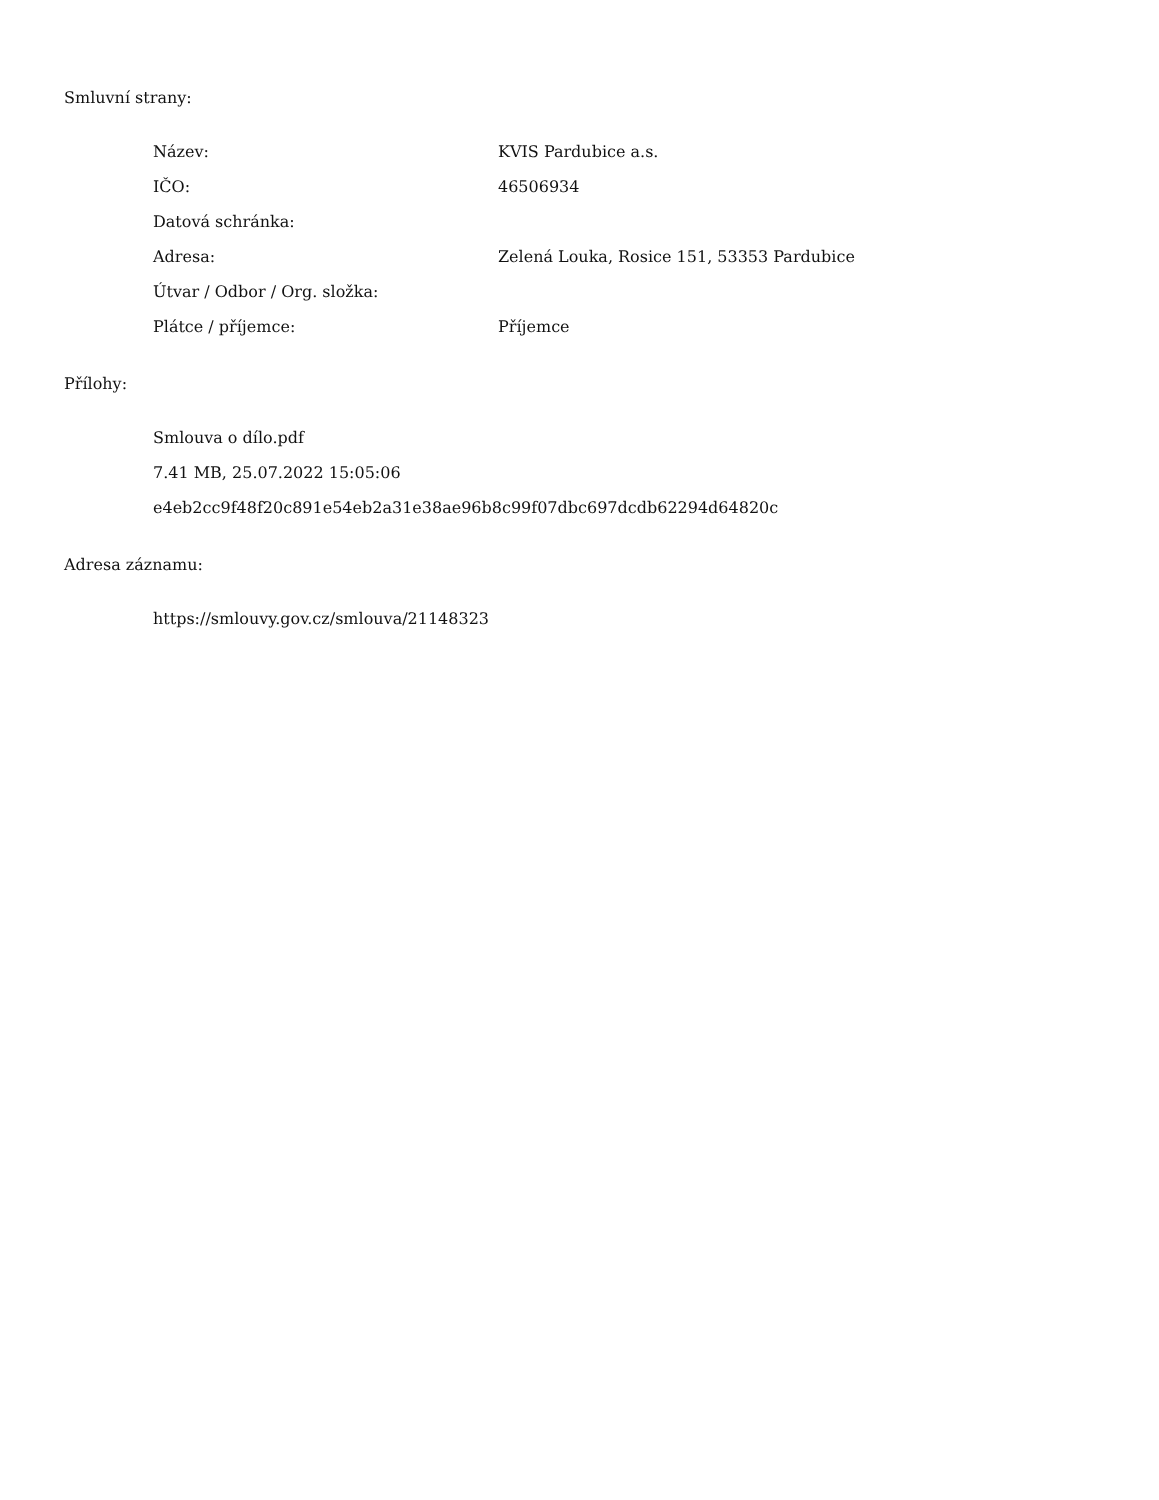Smluvní strany:
| Název: | KVIS Pardubice a.s. |
| IČO: | 46506934 |
| Datová schránka: | |
| Adresa: | Zelená Louka, Rosice 151, 53353 Pardubice |
| Útvar / Odbor / Org. složka: | |
| Plátce / příjemce: | Příjemce |
Přílohy:
Smlouva o dílo.pdf
7.41 MB, 25.07.2022 15:05:06
e4eb2cc9f48f20c891e54eb2a31e38ae96b8c99f07dbc697dcdb62294d64820c
Adresa záznamu:
https://smlouvy.gov.cz/smlouva/21148323